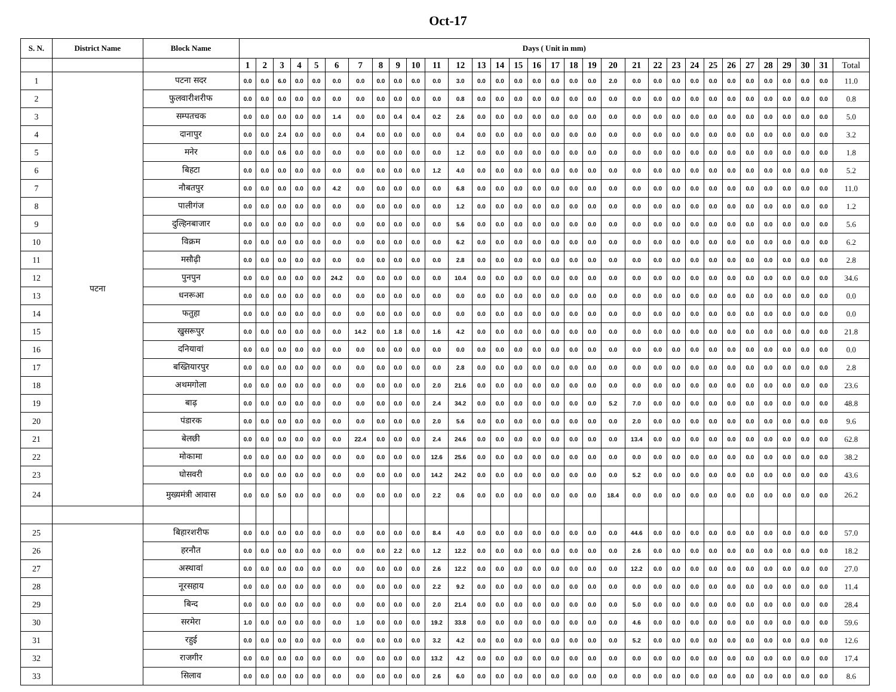Oct-17
| S. N. | District Name | Block Name | Days ( Unit in mm) | | | | | | | | | | | | | | | | | | | | | | | | | | | | | | | |
| --- | --- | --- | --- | --- | --- | --- | --- | --- | --- | --- | --- | --- | --- | --- | --- | --- | --- | --- | --- | --- | --- | --- | --- | --- | --- | --- | --- | --- | --- | --- | --- | --- | --- | --- |
| | | | 1 | 2 | 3 | 4 | 5 | 6 | 7 | 8 | 9 | 10 | 11 | 12 | 13 | 14 | 15 | 16 | 17 | 18 | 19 | 20 | 21 | 22 | 23 | 24 | 25 | 26 | 27 | 28 | 29 | 30 | 31 | Total |
| 1 | पटना | पटना सदर | 0.0 | 0.0 | 6.0 | 0.0 | 0.0 | 0.0 | 0.0 | 0.0 | 0.0 | 0.0 | 0.0 | 3.0 | 0.0 | 0.0 | 0.0 | 0.0 | 0.0 | 0.0 | 0.0 | 2.0 | 0.0 | 0.0 | 0.0 | 0.0 | 0.0 | 0.0 | 0.0 | 0.0 | 0.0 | 0.0 | 0.0 | 11.0 |
| 2 | | फुलवारीशरीफ | 0.0 | 0.0 | 0.0 | 0.0 | 0.0 | 0.0 | 0.0 | 0.0 | 0.0 | 0.0 | 0.0 | 0.8 | 0.0 | 0.0 | 0.0 | 0.0 | 0.0 | 0.0 | 0.0 | 0.0 | 0.0 | 0.0 | 0.0 | 0.0 | 0.0 | 0.0 | 0.0 | 0.0 | 0.0 | 0.0 | 0.0 | 0.8 |
| 3 | | सम्पतचक | 0.0 | 0.0 | 0.0 | 0.0 | 0.0 | 1.4 | 0.0 | 0.0 | 0.4 | 0.4 | 0.2 | 2.6 | 0.0 | 0.0 | 0.0 | 0.0 | 0.0 | 0.0 | 0.0 | 0.0 | 0.0 | 0.0 | 0.0 | 0.0 | 0.0 | 0.0 | 0.0 | 0.0 | 0.0 | 0.0 | 0.0 | 5.0 |
| 4 | | दानापुर | 0.0 | 0.0 | 2.4 | 0.0 | 0.0 | 0.0 | 0.4 | 0.0 | 0.0 | 0.0 | 0.0 | 0.4 | 0.0 | 0.0 | 0.0 | 0.0 | 0.0 | 0.0 | 0.0 | 0.0 | 0.0 | 0.0 | 0.0 | 0.0 | 0.0 | 0.0 | 0.0 | 0.0 | 0.0 | 0.0 | 0.0 | 3.2 |
| 5 | | मनेर | 0.0 | 0.0 | 0.6 | 0.0 | 0.0 | 0.0 | 0.0 | 0.0 | 0.0 | 0.0 | 0.0 | 1.2 | 0.0 | 0.0 | 0.0 | 0.0 | 0.0 | 0.0 | 0.0 | 0.0 | 0.0 | 0.0 | 0.0 | 0.0 | 0.0 | 0.0 | 0.0 | 0.0 | 0.0 | 0.0 | 0.0 | 1.8 |
| 6 | | बिहटा | 0.0 | 0.0 | 0.0 | 0.0 | 0.0 | 0.0 | 0.0 | 0.0 | 0.0 | 0.0 | 1.2 | 4.0 | 0.0 | 0.0 | 0.0 | 0.0 | 0.0 | 0.0 | 0.0 | 0.0 | 0.0 | 0.0 | 0.0 | 0.0 | 0.0 | 0.0 | 0.0 | 0.0 | 0.0 | 0.0 | 0.0 | 5.2 |
| 7 | | नौबतपुर | 0.0 | 0.0 | 0.0 | 0.0 | 0.0 | 4.2 | 0.0 | 0.0 | 0.0 | 0.0 | 0.0 | 6.8 | 0.0 | 0.0 | 0.0 | 0.0 | 0.0 | 0.0 | 0.0 | 0.0 | 0.0 | 0.0 | 0.0 | 0.0 | 0.0 | 0.0 | 0.0 | 0.0 | 0.0 | 0.0 | 0.0 | 11.0 |
| 8 | | पालीगंज | 0.0 | 0.0 | 0.0 | 0.0 | 0.0 | 0.0 | 0.0 | 0.0 | 0.0 | 0.0 | 0.0 | 1.2 | 0.0 | 0.0 | 0.0 | 0.0 | 0.0 | 0.0 | 0.0 | 0.0 | 0.0 | 0.0 | 0.0 | 0.0 | 0.0 | 0.0 | 0.0 | 0.0 | 0.0 | 0.0 | 0.0 | 1.2 |
| 9 | | दुल्हिनबाजार | 0.0 | 0.0 | 0.0 | 0.0 | 0.0 | 0.0 | 0.0 | 0.0 | 0.0 | 0.0 | 0.0 | 5.6 | 0.0 | 0.0 | 0.0 | 0.0 | 0.0 | 0.0 | 0.0 | 0.0 | 0.0 | 0.0 | 0.0 | 0.0 | 0.0 | 0.0 | 0.0 | 0.0 | 0.0 | 0.0 | 0.0 | 5.6 |
| 10 | | विक्रम | 0.0 | 0.0 | 0.0 | 0.0 | 0.0 | 0.0 | 0.0 | 0.0 | 0.0 | 0.0 | 0.0 | 6.2 | 0.0 | 0.0 | 0.0 | 0.0 | 0.0 | 0.0 | 0.0 | 0.0 | 0.0 | 0.0 | 0.0 | 0.0 | 0.0 | 0.0 | 0.0 | 0.0 | 0.0 | 0.0 | 0.0 | 6.2 |
| 11 | | मसौढ़ी | 0.0 | 0.0 | 0.0 | 0.0 | 0.0 | 0.0 | 0.0 | 0.0 | 0.0 | 0.0 | 0.0 | 2.8 | 0.0 | 0.0 | 0.0 | 0.0 | 0.0 | 0.0 | 0.0 | 0.0 | 0.0 | 0.0 | 0.0 | 0.0 | 0.0 | 0.0 | 0.0 | 0.0 | 0.0 | 0.0 | 0.0 | 2.8 |
| 12 | | पुनपुन | 0.0 | 0.0 | 0.0 | 0.0 | 0.0 | 24.2 | 0.0 | 0.0 | 0.0 | 0.0 | 0.0 | 10.4 | 0.0 | 0.0 | 0.0 | 0.0 | 0.0 | 0.0 | 0.0 | 0.0 | 0.0 | 0.0 | 0.0 | 0.0 | 0.0 | 0.0 | 0.0 | 0.0 | 0.0 | 0.0 | 0.0 | 34.6 |
| 13 | | धनरूआ | 0.0 | 0.0 | 0.0 | 0.0 | 0.0 | 0.0 | 0.0 | 0.0 | 0.0 | 0.0 | 0.0 | 0.0 | 0.0 | 0.0 | 0.0 | 0.0 | 0.0 | 0.0 | 0.0 | 0.0 | 0.0 | 0.0 | 0.0 | 0.0 | 0.0 | 0.0 | 0.0 | 0.0 | 0.0 | 0.0 | 0.0 | 0.0 |
| 14 | | फतुहा | 0.0 | 0.0 | 0.0 | 0.0 | 0.0 | 0.0 | 0.0 | 0.0 | 0.0 | 0.0 | 0.0 | 0.0 | 0.0 | 0.0 | 0.0 | 0.0 | 0.0 | 0.0 | 0.0 | 0.0 | 0.0 | 0.0 | 0.0 | 0.0 | 0.0 | 0.0 | 0.0 | 0.0 | 0.0 | 0.0 | 0.0 | 0.0 |
| 15 | | खुसरूपुर | 0.0 | 0.0 | 0.0 | 0.0 | 0.0 | 0.0 | 14.2 | 0.0 | 1.8 | 0.0 | 1.6 | 4.2 | 0.0 | 0.0 | 0.0 | 0.0 | 0.0 | 0.0 | 0.0 | 0.0 | 0.0 | 0.0 | 0.0 | 0.0 | 0.0 | 0.0 | 0.0 | 0.0 | 0.0 | 0.0 | 0.0 | 21.8 |
| 16 | | दनियावां | 0.0 | 0.0 | 0.0 | 0.0 | 0.0 | 0.0 | 0.0 | 0.0 | 0.0 | 0.0 | 0.0 | 0.0 | 0.0 | 0.0 | 0.0 | 0.0 | 0.0 | 0.0 | 0.0 | 0.0 | 0.0 | 0.0 | 0.0 | 0.0 | 0.0 | 0.0 | 0.0 | 0.0 | 0.0 | 0.0 | 0.0 | 0.0 |
| 17 | | बख्तियारपुर | 0.0 | 0.0 | 0.0 | 0.0 | 0.0 | 0.0 | 0.0 | 0.0 | 0.0 | 0.0 | 0.0 | 2.8 | 0.0 | 0.0 | 0.0 | 0.0 | 0.0 | 0.0 | 0.0 | 0.0 | 0.0 | 0.0 | 0.0 | 0.0 | 0.0 | 0.0 | 0.0 | 0.0 | 0.0 | 0.0 | 0.0 | 2.8 |
| 18 | | अथमगोला | 0.0 | 0.0 | 0.0 | 0.0 | 0.0 | 0.0 | 0.0 | 0.0 | 0.0 | 0.0 | 2.0 | 21.6 | 0.0 | 0.0 | 0.0 | 0.0 | 0.0 | 0.0 | 0.0 | 0.0 | 0.0 | 0.0 | 0.0 | 0.0 | 0.0 | 0.0 | 0.0 | 0.0 | 0.0 | 0.0 | 0.0 | 23.6 |
| 19 | | बाढ़ | 0.0 | 0.0 | 0.0 | 0.0 | 0.0 | 0.0 | 0.0 | 0.0 | 0.0 | 0.0 | 2.4 | 34.2 | 0.0 | 0.0 | 0.0 | 0.0 | 0.0 | 0.0 | 0.0 | 5.2 | 7.0 | 0.0 | 0.0 | 0.0 | 0.0 | 0.0 | 0.0 | 0.0 | 0.0 | 0.0 | 0.0 | 48.8 |
| 20 | | पंडारक | 0.0 | 0.0 | 0.0 | 0.0 | 0.0 | 0.0 | 0.0 | 0.0 | 0.0 | 0.0 | 2.0 | 5.6 | 0.0 | 0.0 | 0.0 | 0.0 | 0.0 | 0.0 | 0.0 | 0.0 | 2.0 | 0.0 | 0.0 | 0.0 | 0.0 | 0.0 | 0.0 | 0.0 | 0.0 | 0.0 | 0.0 | 9.6 |
| 21 | | बेलछी | 0.0 | 0.0 | 0.0 | 0.0 | 0.0 | 0.0 | 22.4 | 0.0 | 0.0 | 0.0 | 2.4 | 24.6 | 0.0 | 0.0 | 0.0 | 0.0 | 0.0 | 0.0 | 0.0 | 0.0 | 13.4 | 0.0 | 0.0 | 0.0 | 0.0 | 0.0 | 0.0 | 0.0 | 0.0 | 0.0 | 0.0 | 62.8 |
| 22 | | मोकामा | 0.0 | 0.0 | 0.0 | 0.0 | 0.0 | 0.0 | 0.0 | 0.0 | 0.0 | 0.0 | 12.6 | 25.6 | 0.0 | 0.0 | 0.0 | 0.0 | 0.0 | 0.0 | 0.0 | 0.0 | 0.0 | 0.0 | 0.0 | 0.0 | 0.0 | 0.0 | 0.0 | 0.0 | 0.0 | 0.0 | 0.0 | 38.2 |
| 23 | | घोसवरी | 0.0 | 0.0 | 0.0 | 0.0 | 0.0 | 0.0 | 0.0 | 0.0 | 0.0 | 0.0 | 14.2 | 24.2 | 0.0 | 0.0 | 0.0 | 0.0 | 0.0 | 0.0 | 0.0 | 0.0 | 5.2 | 0.0 | 0.0 | 0.0 | 0.0 | 0.0 | 0.0 | 0.0 | 0.0 | 0.0 | 0.0 | 43.6 |
| 24 | | मुख्यमंत्री आवास | 0.0 | 0.0 | 5.0 | 0.0 | 0.0 | 0.0 | 0.0 | 0.0 | 0.0 | 0.0 | 2.2 | 0.6 | 0.0 | 0.0 | 0.0 | 0.0 | 0.0 | 0.0 | 0.0 | 18.4 | 0.0 | 0.0 | 0.0 | 0.0 | 0.0 | 0.0 | 0.0 | 0.0 | 0.0 | 0.0 | 0.0 | 26.2 |
| 25 | | बिहारशरीफ | 0.0 | 0.0 | 0.0 | 0.0 | 0.0 | 0.0 | 0.0 | 0.0 | 0.0 | 0.0 | 8.4 | 4.0 | 0.0 | 0.0 | 0.0 | 0.0 | 0.0 | 0.0 | 0.0 | 0.0 | 44.6 | 0.0 | 0.0 | 0.0 | 0.0 | 0.0 | 0.0 | 0.0 | 0.0 | 0.0 | 0.0 | 57.0 |
| 26 | | हरनौत | 0.0 | 0.0 | 0.0 | 0.0 | 0.0 | 0.0 | 0.0 | 0.0 | 2.2 | 0.0 | 1.2 | 12.2 | 0.0 | 0.0 | 0.0 | 0.0 | 0.0 | 0.0 | 0.0 | 0.0 | 2.6 | 0.0 | 0.0 | 0.0 | 0.0 | 0.0 | 0.0 | 0.0 | 0.0 | 0.0 | 0.0 | 18.2 |
| 27 | | अस्थावां | 0.0 | 0.0 | 0.0 | 0.0 | 0.0 | 0.0 | 0.0 | 0.0 | 0.0 | 0.0 | 2.6 | 12.2 | 0.0 | 0.0 | 0.0 | 0.0 | 0.0 | 0.0 | 0.0 | 0.0 | 12.2 | 0.0 | 0.0 | 0.0 | 0.0 | 0.0 | 0.0 | 0.0 | 0.0 | 0.0 | 0.0 | 27.0 |
| 28 | | नूरसहाय | 0.0 | 0.0 | 0.0 | 0.0 | 0.0 | 0.0 | 0.0 | 0.0 | 0.0 | 0.0 | 2.2 | 9.2 | 0.0 | 0.0 | 0.0 | 0.0 | 0.0 | 0.0 | 0.0 | 0.0 | 0.0 | 0.0 | 0.0 | 0.0 | 0.0 | 0.0 | 0.0 | 0.0 | 0.0 | 0.0 | 0.0 | 11.4 |
| 29 | | बिन्द | 0.0 | 0.0 | 0.0 | 0.0 | 0.0 | 0.0 | 0.0 | 0.0 | 0.0 | 0.0 | 2.0 | 21.4 | 0.0 | 0.0 | 0.0 | 0.0 | 0.0 | 0.0 | 0.0 | 0.0 | 5.0 | 0.0 | 0.0 | 0.0 | 0.0 | 0.0 | 0.0 | 0.0 | 0.0 | 0.0 | 0.0 | 28.4 |
| 30 | | सरमेरा | 1.0 | 0.0 | 0.0 | 0.0 | 0.0 | 0.0 | 1.0 | 0.0 | 0.0 | 0.0 | 19.2 | 33.8 | 0.0 | 0.0 | 0.0 | 0.0 | 0.0 | 0.0 | 0.0 | 0.0 | 4.6 | 0.0 | 0.0 | 0.0 | 0.0 | 0.0 | 0.0 | 0.0 | 0.0 | 0.0 | 0.0 | 59.6 |
| 31 | | रहुई | 0.0 | 0.0 | 0.0 | 0.0 | 0.0 | 0.0 | 0.0 | 0.0 | 0.0 | 0.0 | 3.2 | 4.2 | 0.0 | 0.0 | 0.0 | 0.0 | 0.0 | 0.0 | 0.0 | 0.0 | 5.2 | 0.0 | 0.0 | 0.0 | 0.0 | 0.0 | 0.0 | 0.0 | 0.0 | 0.0 | 0.0 | 12.6 |
| 32 | | राजगीर | 0.0 | 0.0 | 0.0 | 0.0 | 0.0 | 0.0 | 0.0 | 0.0 | 0.0 | 0.0 | 13.2 | 4.2 | 0.0 | 0.0 | 0.0 | 0.0 | 0.0 | 0.0 | 0.0 | 0.0 | 0.0 | 0.0 | 0.0 | 0.0 | 0.0 | 0.0 | 0.0 | 0.0 | 0.0 | 0.0 | 0.0 | 17.4 |
| 33 | | सिलाव | 0.0 | 0.0 | 0.0 | 0.0 | 0.0 | 0.0 | 0.0 | 0.0 | 0.0 | 0.0 | 2.6 | 6.0 | 0.0 | 0.0 | 0.0 | 0.0 | 0.0 | 0.0 | 0.0 | 0.0 | 0.0 | 0.0 | 0.0 | 0.0 | 0.0 | 0.0 | 0.0 | 0.0 | 0.0 | 0.0 | 0.0 | 8.6 |